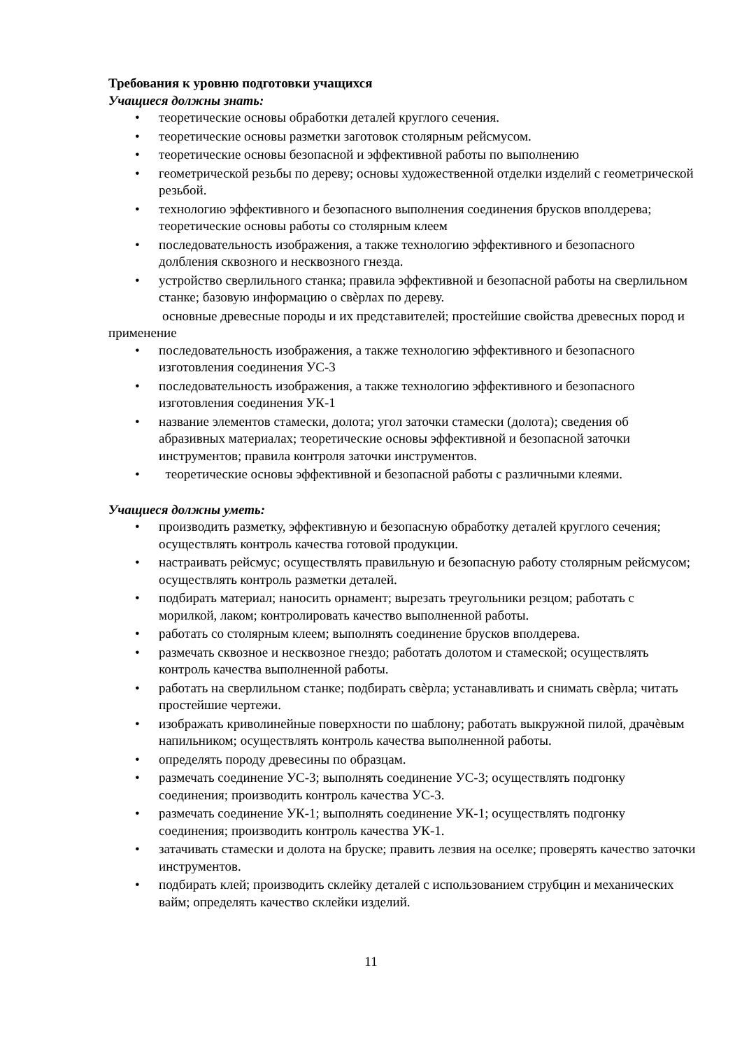Требования к уровню подготовки учащихся
Учащиеся должны знать:
• теоретические основы обработки деталей круглого сечения.
• теоретические основы разметки заготовок столярным рейсмусом.
• теоретические основы безопасной и эффективной работы по выполнению
• геометрической резьбы по дереву; основы художественной отделки изделий с геометрической резьбой.
• технологию эффективного и безопасного выполнения соединения брусков вполдерева; теоретические основы работы со столярным клеем
• последовательность изображения, а также технологию эффективного и безопасного долбления сквозного и несквозного гнезда.
• устройство сверлильного станка; правила эффективной и безопасной работы на сверлильном станке; базовую информацию о свѐрлах по дереву.
основные древесные породы и их представителей; простейшие свойства древесных пород и применение
• последовательность изображения, а также технологию эффективного и безопасного изготовления соединения УС-3
• последовательность изображения, а также технологию эффективного и безопасного изготовления соединения УК-1
• название элементов стамески, долота; угол заточки стамески (долота); сведения об абразивных материалах; теоретические основы эффективной и безопасной заточки инструментов; правила контроля заточки инструментов.
• теоретические основы эффективной и безопасной работы с различными клеями.
Учащиеся должны уметь:
• производить разметку, эффективную и безопасную обработку деталей круглого сечения; осуществлять контроль качества готовой продукции.
• настраивать рейсмус; осуществлять правильную и безопасную работу столярным рейсмусом; осуществлять контроль разметки деталей.
• подбирать материал; наносить орнамент; вырезать треугольники резцом; работать с морилкой, лаком; контролировать качество выполненной работы.
• работать со столярным клеем; выполнять соединение брусков вполдерева.
• размечать сквозное и несквозное гнездо; работать долотом и стамеской; осуществлять контроль качества выполненной работы.
• работать на сверлильном станке; подбирать свѐрла; устанавливать и снимать свѐрла; читать простейшие чертежи.
• изображать криволинейные поверхности по шаблону; работать выкружной пилой, драчѐвым напильником; осуществлять контроль качества выполненной работы.
• определять породу древесины по образцам.
• размечать соединение УС-3; выполнять соединение УС-3; осуществлять подгонку соединения; производить контроль качества УС-3.
• размечать соединение УК-1; выполнять соединение УК-1; осуществлять подгонку соединения; производить контроль качества УК-1.
• затачивать стамески и долота на бруске; править лезвия на оселке; проверять качество заточки инструментов.
• подбирать клей; производить склейку деталей с использованием струбцин и механических вайм; определять качество склейки изделий.
11